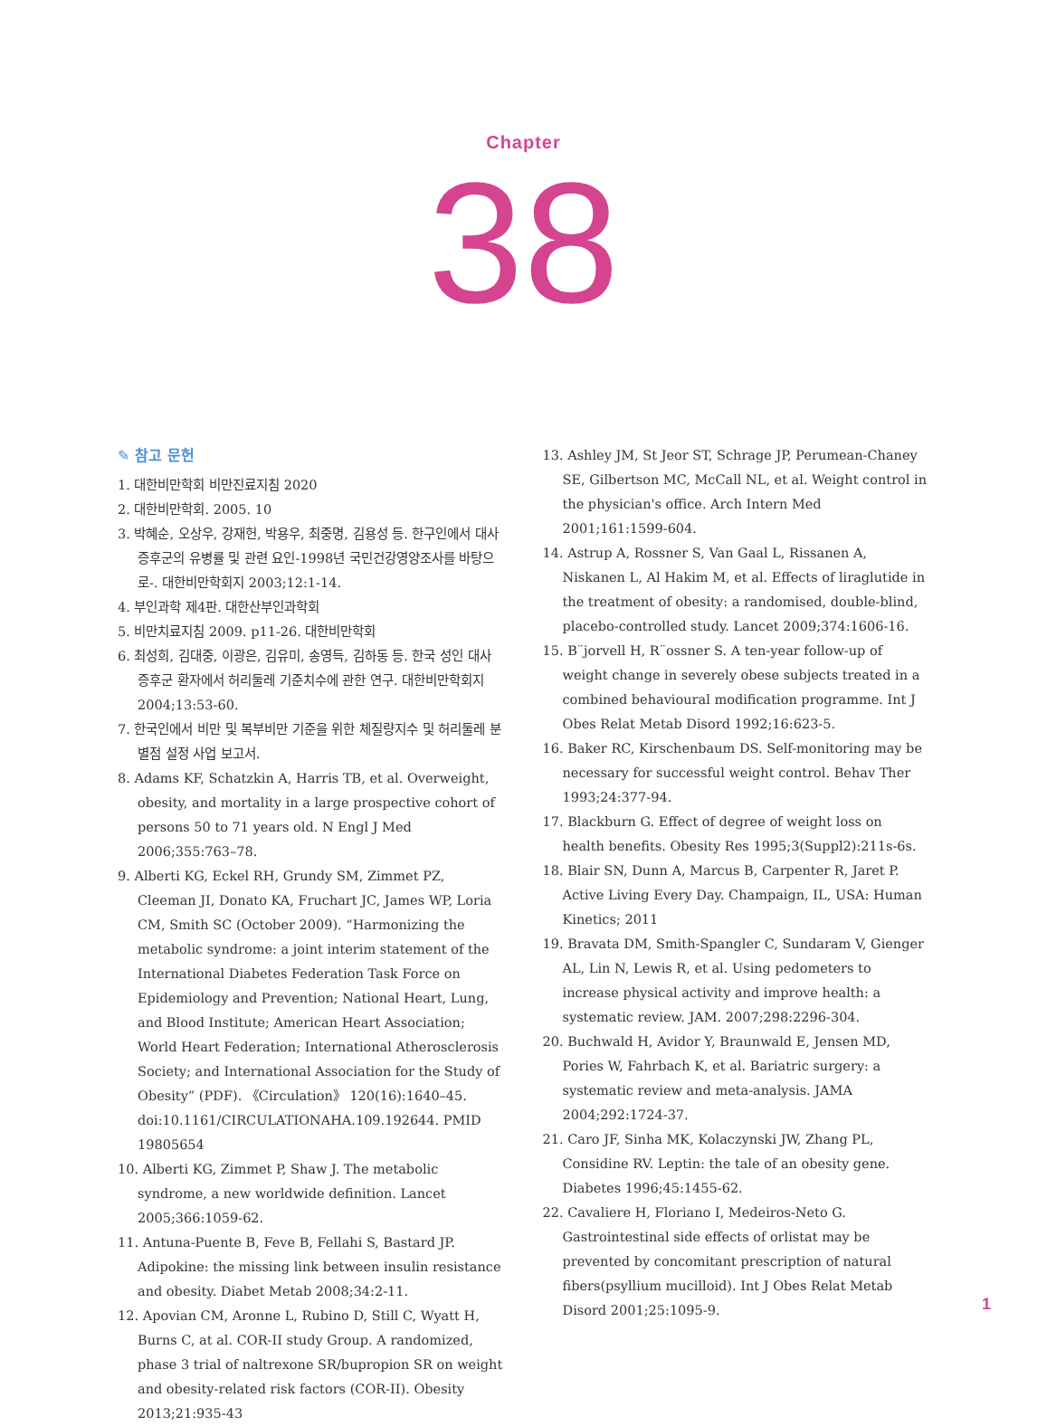Chapter
38
✎ 참고 문헌
1. 대한비만학회 비만진료지침 2020
2. 대한비만학회. 2005. 10
3. 박혜순, 오상우, 강재헌, 박용우, 최중명, 김용성 등. 한구인에서 대사증후군의 유병률 및 관련 요인-1998년 국민건강영양조사를 바탕으로-. 대한비만학회지 2003;12:1-14.
4. 부인과학 제4판. 대한산부인과학회
5. 비만치료지침 2009. p11-26. 대한비만학회
6. 최성희, 김대중, 이광은, 김유미, 송영득, 김하동 등. 한국 성인 대사증후군 환자에서 허리둘레 기준치수에 관한 연구. 대한비만학회지 2004;13:53-60.
7. 한국인에서 비만 및 복부비만 기준을 위한 체질량지수 및 허리둘레 분별점 설정 사업 보고서.
8. Adams KF, Schatzkin A, Harris TB, et al. Overweight, obesity, and mortality in a large prospective cohort of persons 50 to 71 years old. N Engl J Med 2006;355:763–78.
9. Alberti KG, Eckel RH, Grundy SM, Zimmet PZ, Cleeman JI, Donato KA, Fruchart JC, James WP, Loria CM, Smith SC (October 2009). “Harmonizing the metabolic syndrome: a joint interim statement of the International Diabetes Federation Task Force on Epidemiology and Prevention; National Heart, Lung, and Blood Institute; American Heart Association; World Heart Federation; International Atherosclerosis Society; and International Association for the Study of Obesity” (PDF). 《Circulation》 120(16):1640–45. doi:10.1161/CIRCULATIONAHA.109.192644. PMID 19805654
10. Alberti KG, Zimmet P, Shaw J. The metabolic syndrome, a new worldwide definition. Lancet 2005;366:1059-62.
11. Antuna-Puente B, Feve B, Fellahi S, Bastard JP. Adipokine: the missing link between insulin resistance and obesity. Diabet Metab 2008;34:2-11.
12. Apovian CM, Aronne L, Rubino D, Still C, Wyatt H, Burns C, at al. COR-II study Group. A randomized, phase 3 trial of naltrexone SR/bupropion SR on weight and obesity-related risk factors (COR-II). Obesity 2013;21:935-43
13. Ashley JM, St Jeor ST, Schrage JP, Perumean-Chaney SE, Gilbertson MC, McCall NL, et al. Weight control in the physician's office. Arch Intern Med 2001;161:1599-604.
14. Astrup A, Rossner S, Van Gaal L, Rissanen A, Niskanen L, Al Hakim M, et al. Effects of liraglutide in the treatment of obesity: a randomised, double-blind, placebo-controlled study. Lancet 2009;374:1606-16.
15. B¨jorvell H, R¨ossner S. A ten-year follow-up of weight change in severely obese subjects treated in a combined behavioural modification programme. Int J Obes Relat Metab Disord 1992;16:623-5.
16. Baker RC, Kirschenbaum DS. Self-monitoring may be necessary for successful weight control. Behav Ther 1993;24:377-94.
17. Blackburn G. Effect of degree of weight loss on health benefits. Obesity Res 1995;3(Suppl2):211s-6s.
18. Blair SN, Dunn A, Marcus B, Carpenter R, Jaret P. Active Living Every Day. Champaign, IL, USA: Human Kinetics; 2011
19. Bravata DM, Smith-Spangler C, Sundaram V, Gienger AL, Lin N, Lewis R, et al. Using pedometers to increase physical activity and improve health: a systematic review. JAM. 2007;298:2296-304.
20. Buchwald H, Avidor Y, Braunwald E, Jensen MD, Pories W, Fahrbach K, et al. Bariatric surgery: a systematic review and meta-analysis. JAMA 2004;292:1724-37.
21. Caro JF, Sinha MK, Kolaczynski JW, Zhang PL, Considine RV. Leptin: the tale of an obesity gene. Diabetes 1996;45:1455-62.
22. Cavaliere H, Floriano I, Medeiros-Neto G. Gastrointestinal side effects of orlistat may be prevented by concomitant prescription of natural fibers(psyllium mucilloid). Int J Obes Relat Metab Disord 2001;25:1095-9.
1